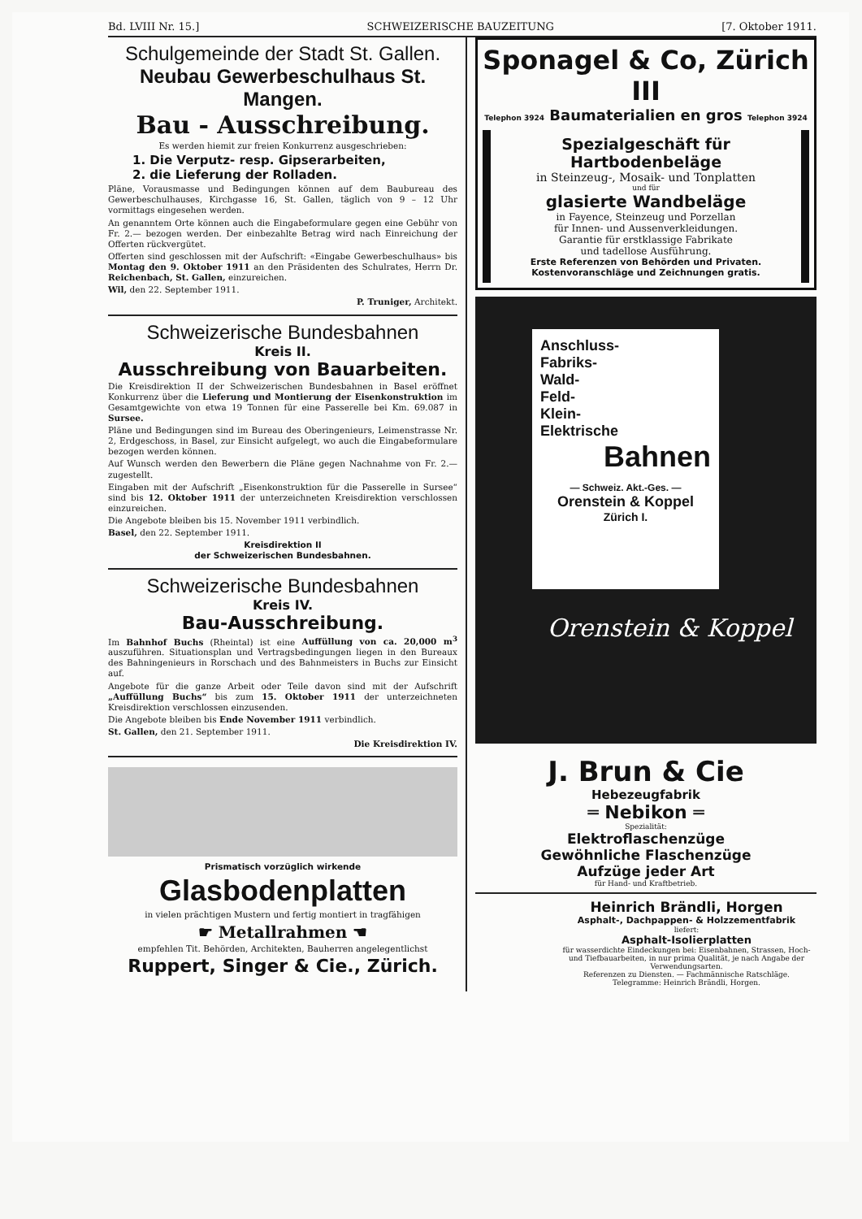Bd. LVIII Nr. 15.] SCHWEIZERISCHE BAUZEITUNG [7. Oktober 1911.
Schulgemeinde der Stadt St. Gallen.
Neubau Gewerbeschulhaus St. Mangen.
Bau - Ausschreibung.
Es werden hiemit zur freien Konkurrenz ausgeschrieben:
1. Die Verputz- resp. Gipserarbeiten,
2. die Lieferung der Rolladen.
Pläne, Vorausmasse und Bedingungen können auf dem Baubureau des Gewerbeschulhauses, Kirchgasse 16, St. Gallen, täglich von 9 – 12 Uhr vormittags eingesehen werden.
An genanntem Orte können auch die Eingabeformulare gegen eine Gebühr von Fr. 2.— bezogen werden. Der einbezahlte Betrag wird nach Einreichung der Offerten rückvergütet.
Offerten sind geschlossen mit der Aufschrift: «Eingabe Gewerbeschulhaus» bis Montag den 9. Oktober 1911 an den Präsidenten des Schulrates, Herrn Dr. Reichenbach, St. Gallen, einzureichen.
Wil, den 22. September 1911.
P. Truniger, Architekt.
Schweizerische Bundesbahnen
Kreis II.
Ausschreibung von Bauarbeiten.
Die Kreisdirektion II der Schweizerischen Bundesbahnen in Basel eröffnet Konkurrenz über die Lieferung und Montierung der Eisenkonstruktion im Gesamtgewichte von etwa 19 Tonnen für eine Passerelle bei Km. 69.087 in Sursee.
Pläne und Bedingungen sind im Bureau des Oberingenieurs, Leimenstrasse Nr. 2, Erdgeschoss, in Basel, zur Einsicht aufgelegt, wo auch die Eingabeformulare bezogen werden können.
Auf Wunsch werden den Bewerbern die Pläne gegen Nachnahme von Fr. 2.— zugestellt.
Eingaben mit der Aufschrift „Eisenkonstruktion für die Passerelle in Sursee“ sind bis 12. Oktober 1911 der unterzeichneten Kreisdirektion verschlossen einzureichen.
Die Angebote bleiben bis 15. November 1911 verbindlich.
Basel, den 22. September 1911.
Kreisdirektion II
der Schweizerischen Bundesbahnen.
Schweizerische Bundesbahnen
Kreis IV.
Bau-Ausschreibung.
Im Bahnhof Buchs (Rheintal) ist eine Auffüllung von ca. 20,000 m<sup>3</sup> auszuführen. Situationsplan und Vertragsbedingungen liegen in den Bureaux des Bahningenieurs in Rorschach und des Bahnmeisters in Buchs zur Einsicht auf.
Angebote für die ganze Arbeit oder Teile davon sind mit der Aufschrift „Auffüllung Buchs“ bis zum 15. Oktober 1911 der unterzeichneten Kreisdirektion verschlossen einzusenden.
Die Angebote bleiben bis Ende November 1911 verbindlich.
St. Gallen, den 21. September 1911.
Die Kreisdirektion IV.
Prismatisch vorzüglich wirkende
Glasbodenplatten
in vielen prächtigen Mustern und fertig montiert in tragfähigen
☛ Metallrahmen ☚
empfehlen Tit. Behörden, Architekten, Bauherren angelegentlichst
Ruppert, Singer & Cie., Zürich.
Sponagel & Co, Zürich III
Telephon 3924 Baumaterialien en gros Telephon 3924
Spezialgeschäft für Hartbodenbeläge
in Steinzeug-, Mosaik- und Tonplatten
und für
glasierte Wandbeläge
in Fayence, Steinzeug und Porzellan
für Innen- und Aussenverkleidungen.
Garantie für erstklassige Fabrikate
und tadellose Ausführung.
Erste Referenzen von Behörden und Privaten.
Kostenvoranschläge und Zeichnungen gratis.
Anschluss-
Fabriks-
Wald-
Feld-
Klein-
Elektrische
Bahnen
— Schweiz. Akt.-Ges. —
Orenstein & Koppel
Zürich I.
Orenstein & Koppel
J. Brun & Cie
Hebezeugfabrik
═ Nebikon ═
Spezialität:
Elektroflaschenzüge
Gewöhnliche Flaschenzüge
Aufzüge jeder Art
für Hand- und Kraftbetrieb.
Heinrich Brändli, Horgen
Asphalt-, Dachpappen- & Holzzementfabrik
liefert:
Asphalt-Isolierplatten
für wasserdichte Eindeckungen bei: Eisenbahnen, Strassen, Hoch- und Tiefbauarbeiten, in nur prima Qualität, je nach Angabe der Verwendungsarten.
Referenzen zu Diensten. — Fachmännische Ratschläge.
Telegramme: Heinrich Brändli, Horgen.